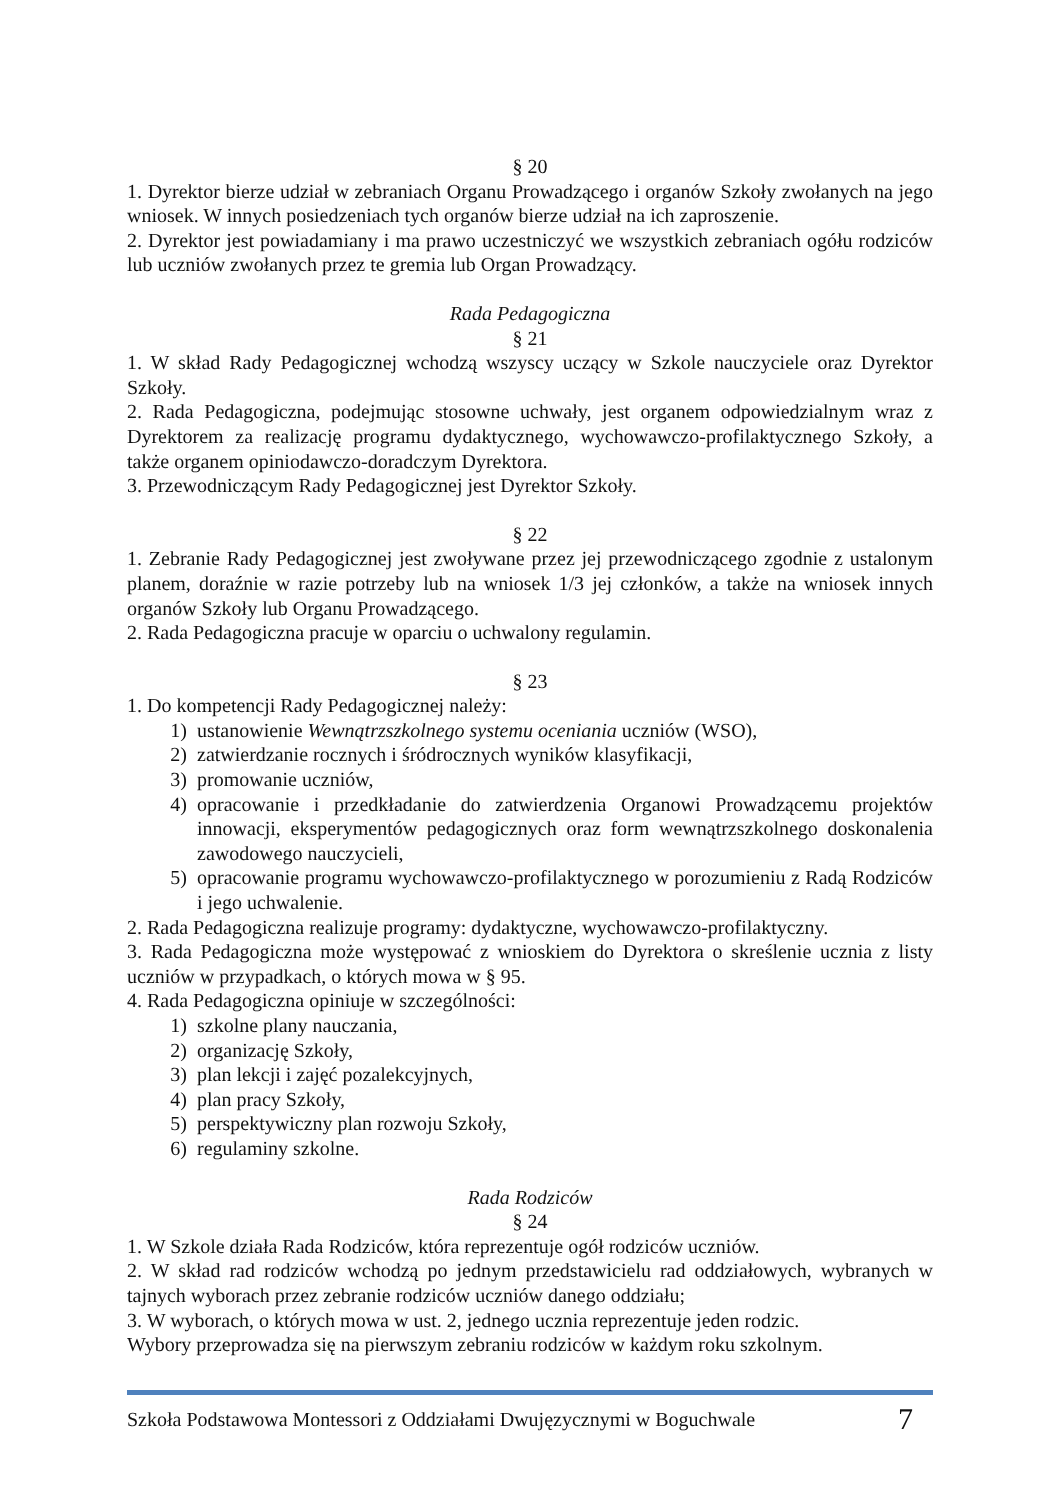§ 20
1. Dyrektor bierze udział w zebraniach Organu Prowadzącego i organów Szkoły zwołanych na jego wniosek. W innych posiedzeniach tych organów bierze udział na ich zaproszenie.
2. Dyrektor jest powiadamiany i ma prawo uczestniczyć we wszystkich zebraniach ogółu rodziców lub uczniów zwołanych przez te gremia lub Organ Prowadzący.
Rada Pedagogiczna
§ 21
1. W skład Rady Pedagogicznej wchodzą wszyscy uczący w Szkole nauczyciele oraz Dyrektor Szkoły.
2. Rada Pedagogiczna, podejmując stosowne uchwały, jest organem odpowiedzialnym wraz z Dyrektorem za realizację programu dydaktycznego, wychowawczo-profilaktycznego Szkoły, a także organem opiniodawczo-doradczym Dyrektora.
3. Przewodniczącym Rady Pedagogicznej jest Dyrektor Szkoły.
§ 22
1. Zebranie Rady Pedagogicznej jest zwoływane przez jej przewodniczącego zgodnie z ustalonym planem, doraźnie w razie potrzeby lub na wniosek 1/3 jej członków, a także na wniosek innych organów Szkoły lub Organu Prowadzącego.
2. Rada Pedagogiczna pracuje w oparciu o uchwalony regulamin.
§ 23
1. Do kompetencji Rady Pedagogicznej należy:
1) ustanowienie Wewnątrzszkolnego systemu oceniania uczniów (WSO),
2) zatwierdzanie rocznych i śródrocznych wyników klasyfikacji,
3) promowanie uczniów,
4) opracowanie i przedkładanie do zatwierdzenia Organowi Prowadzącemu projektów innowacji, eksperymentów pedagogicznych oraz form wewnątrzszkolnego doskonalenia zawodowego nauczycieli,
5) opracowanie programu wychowawczo-profilaktycznego w porozumieniu z Radą Rodziców i jego uchwalenie.
2. Rada Pedagogiczna realizuje programy: dydaktyczne, wychowawczo-profilaktyczny.
3. Rada Pedagogiczna może występować z wnioskiem do Dyrektora o skreślenie ucznia z listy uczniów w przypadkach, o których mowa w § 95.
4. Rada Pedagogiczna opiniuje w szczególności:
1) szkolne plany nauczania,
2) organizację Szkoły,
3) plan lekcji i zajęć pozalekcyjnych,
4) plan pracy Szkoły,
5) perspektywiczny plan rozwoju Szkoły,
6) regulaminy szkolne.
Rada Rodziców
§ 24
1. W Szkole działa Rada Rodziców, która reprezentuje ogół rodziców uczniów.
2. W skład rad rodziców wchodzą po jednym przedstawicielu rad oddziałowych, wybranych w tajnych wyborach przez zebranie rodziców uczniów danego oddziału;
3. W wyborach, o których mowa w ust. 2, jednego ucznia reprezentuje jeden rodzic.
Wybory przeprowadza się na pierwszym zebraniu rodziców w każdym roku szkolnym.
Szkoła Podstawowa Montessori z Oddziałami Dwujęzycznymi w Boguchwale 7